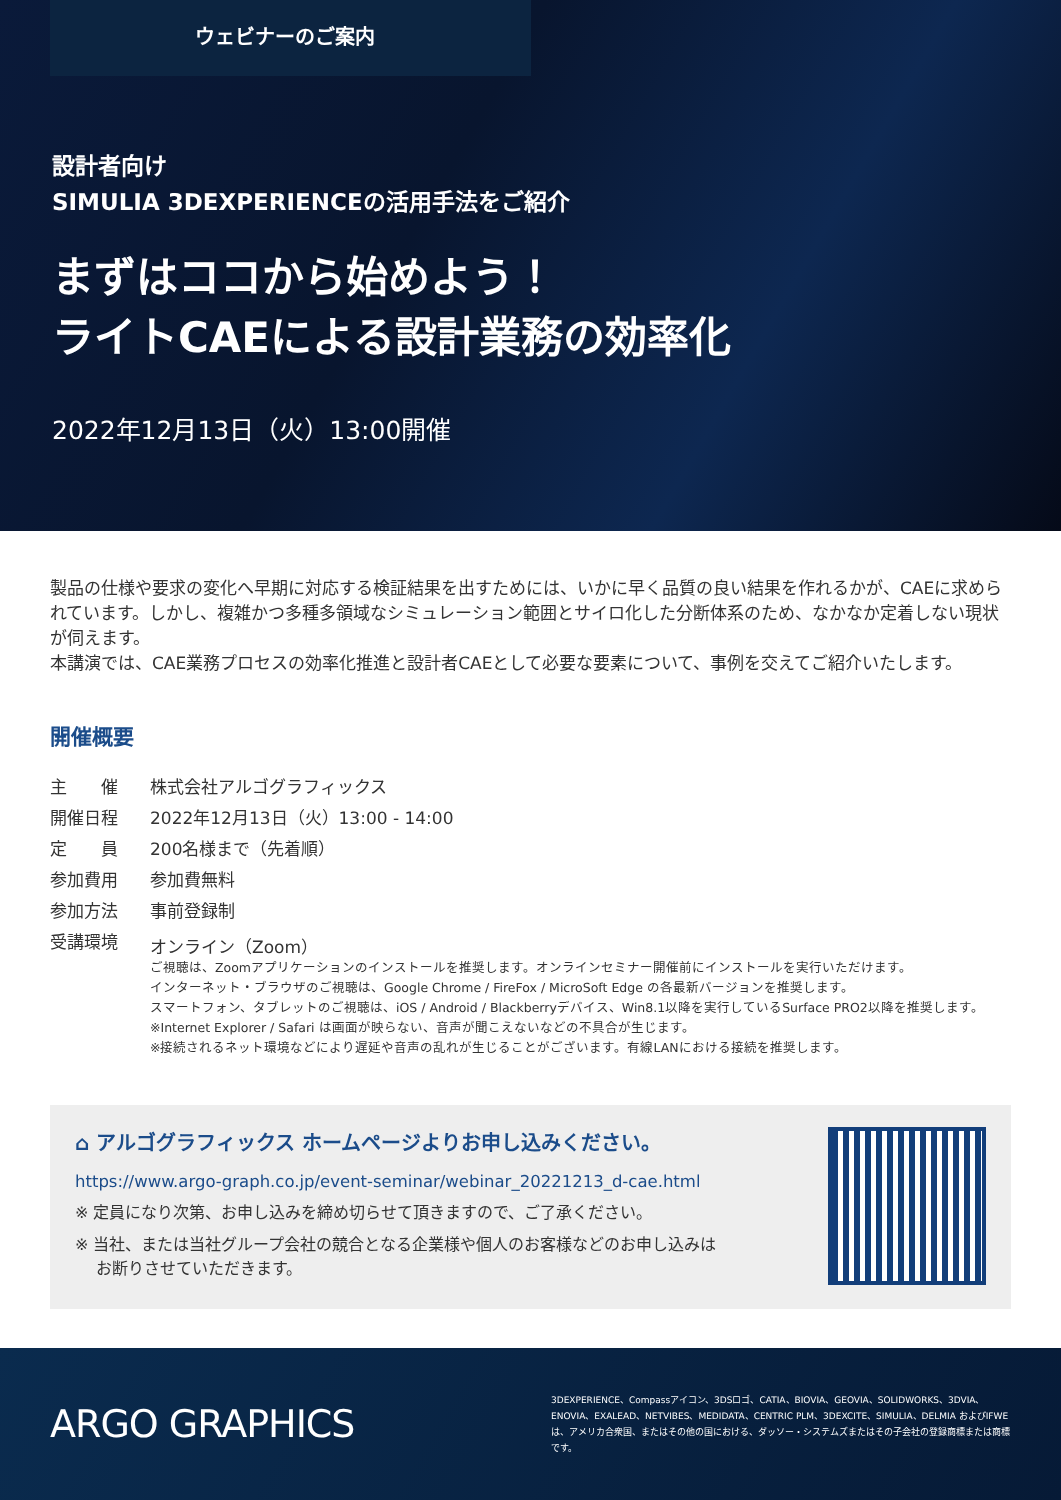ウェビナーのご案内
設計者向け
SIMULIA 3DEXPERIENCEの活用手法をご紹介
まずはココから始めよう！
ライトCAEによる設計業務の効率化
2022年12月13日（火）13:00開催
製品の仕様や要求の変化へ早期に対応する検証結果を出すためには、いかに早く品質の良い結果を作れるかが、CAEに求められています。しかし、複雑かつ多種多領域なシミュレーション範囲とサイロ化した分断体系のため、なかなか定着しない現状が伺えます。
本講演では、CAE業務プロセスの効率化推進と設計者CAEとして必要な要素について、事例を交えてご紹介いたします。
開催概要
| 主 催 | 株式会社アルゴグラフィックス |
| 開催日程 | 2022年12月13日（火）13:00 - 14:00 |
| 定 員 | 200名様まで（先着順） |
| 参加費用 | 参加費無料 |
| 参加方法 | 事前登録制 |
| 受講環境 | オンライン（Zoom） ご視聴は、Zoomアプリケーションのインストールを推奨します。オンラインセミナー開催前にインストールを実行いただけます。 インターネット・ブラウザのご視聴は、Google Chrome / FireFox / MicroSoft Edge の各最新バージョンを推奨します。 スマートフォン、タブレットのご視聴は、iOS / Android / Blackberryデバイス、Win8.1以降を実行しているSurface PRO2以降を推奨します。 ※Internet Explorer / Safari は画面が映らない、音声が聞こえないなどの不具合が生じます。 ※接続されるネット環境などにより遅延や音声の乱れが生じることがございます。有線LANにおける接続を推奨します。 |
⌂ アルゴグラフィックス ホームページよりお申し込みください。
https://www.argo-graph.co.jp/event-seminar/webinar_20221213_d-cae.html
※ 定員になり次第、お申し込みを締め切らせて頂きますので、ご了承ください。
※ 当社、または当社グループ会社の競合となる企業様や個人のお客様などのお申し込みは
　 お断りさせていただきます。
ARGO GRAPHICS
3DEXPERIENCE、Compassアイコン、3DSロゴ、CATIA、BIOVIA、GEOVIA、SOLIDWORKS、3DVIA、ENOVIA、EXALEAD、NETVIBES、MEDIDATA、CENTRIC PLM、3DEXCITE、SIMULIA、DELMIA およびIFWEは、アメリカ合衆国、またはその他の国における、ダッソー・システムズまたはその子会社の登録商標または商標です。